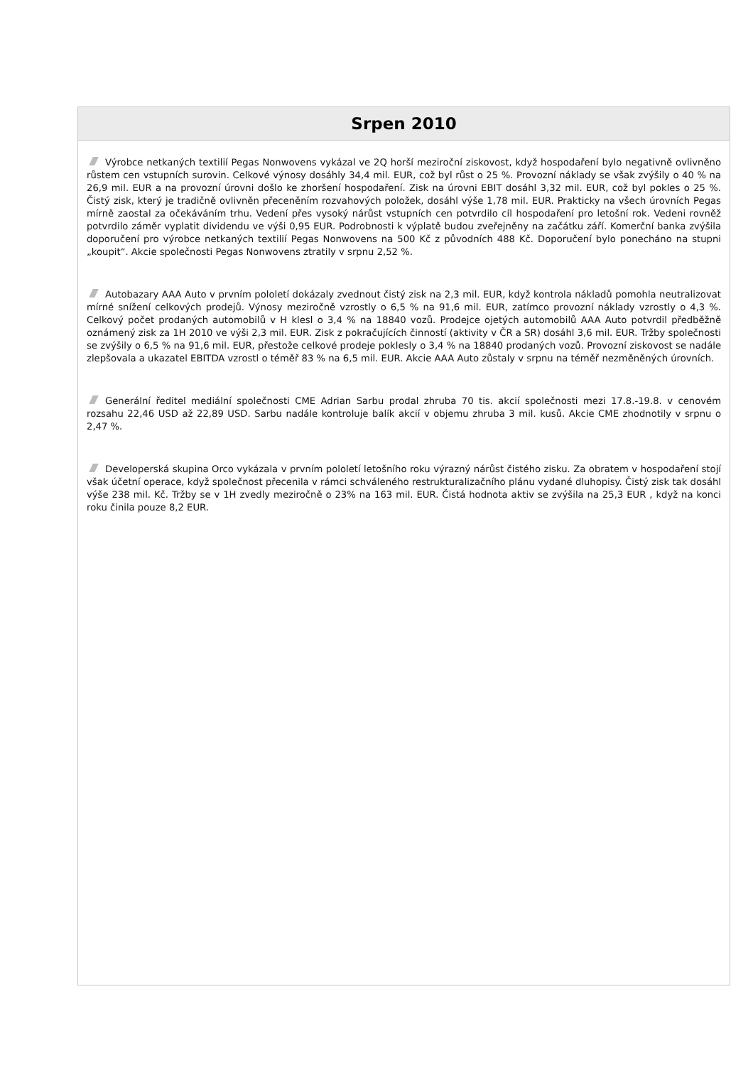Srpen 2010
Výrobce netkaných textilií Pegas Nonwovens vykázal ve 2Q horší meziroční ziskovost, když hospodaření bylo negativně ovlivněno růstem cen vstupních surovin. Celkové výnosy dosáhly 34,4 mil. EUR, což byl růst o 25 %. Provozní náklady se však zvýšily o 40 % na 26,9 mil. EUR a na provozní úrovni došlo ke zhoršení hospodaření. Zisk na úrovni EBIT dosáhl 3,32 mil. EUR, což byl pokles o 25 %. Čistý zisk, který je tradičně ovlivněn přeceněním rozvahových položek, dosáhl výše 1,78 mil. EUR. Prakticky na všech úrovních Pegas mírně zaostal za očekáváním trhu. Vedení přes vysoký nárůst vstupních cen potvrdilo cíl hospodaření pro letošní rok. Vedeni rovněž potvrdilo záměr vyplatit dividendu ve výši 0,95 EUR. Podrobnosti k výplatě budou zveřejněny na začátku září. Komerční banka zvýšila doporučení pro výrobce netkaných textilií Pegas Nonwovens na 500 Kč z původních 488 Kč. Doporučení bylo ponecháno na stupni „koupit“. Akcie společnosti Pegas Nonwovens ztratily v srpnu 2,52 %.
Autobazary AAA Auto v prvním pololetí dokázaly zvednout čistý zisk na 2,3 mil. EUR, když kontrola nákladů pomohla neutralizovat mírné snížení celkových prodejů. Výnosy meziročně vzrostly o 6,5 % na 91,6 mil. EUR, zatímco provozní náklady vzrostly o 4,3 %. Celkový počet prodaných automobilů v H klesl o 3,4 % na 18840 vozů. Prodejce ojetých automobilů AAA Auto potvrdil předběžně oznámený zisk za 1H 2010 ve výši 2,3 mil. EUR. Zisk z pokračujících činností (aktivity v ČR a SR) dosáhl 3,6 mil. EUR. Tržby společnosti se zvýšily o 6,5 % na 91,6 mil. EUR, přestože celkové prodeje poklesly o 3,4 % na 18840 prodaných vozů. Provozní ziskovost se nadále zlepšovala a ukazatel EBITDA vzrostl o téměř 83 % na 6,5 mil. EUR. Akcie AAA Auto zůstaly v srpnu na téměř nezměněných úrovních.
Generální ředitel mediální společnosti CME Adrian Sarbu prodal zhruba 70 tis. akcií společnosti mezi 17.8.-19.8. v cenovém rozsahu 22,46 USD až 22,89 USD. Sarbu nadále kontroluje balík akcií v objemu zhruba 3 mil. kusů. Akcie CME zhodnotily v srpnu o 2,47 %.
Developerská skupina Orco vykázala v prvním pololetí letošního roku výrazný nárůst čistého zisku. Za obratem v hospodaření stojí však účetní operace, když společnost přecenila v rámci schváleného restrukturalizačního plánu vydané dluhopisy. Čistý zisk tak dosáhl výše 238 mil. Kč. Tržby se v 1H zvedly meziročně o 23% na 163 mil. EUR. Čistá hodnota aktiv se zvýšila na 25,3 EUR , když na konci roku činila pouze 8,2 EUR.